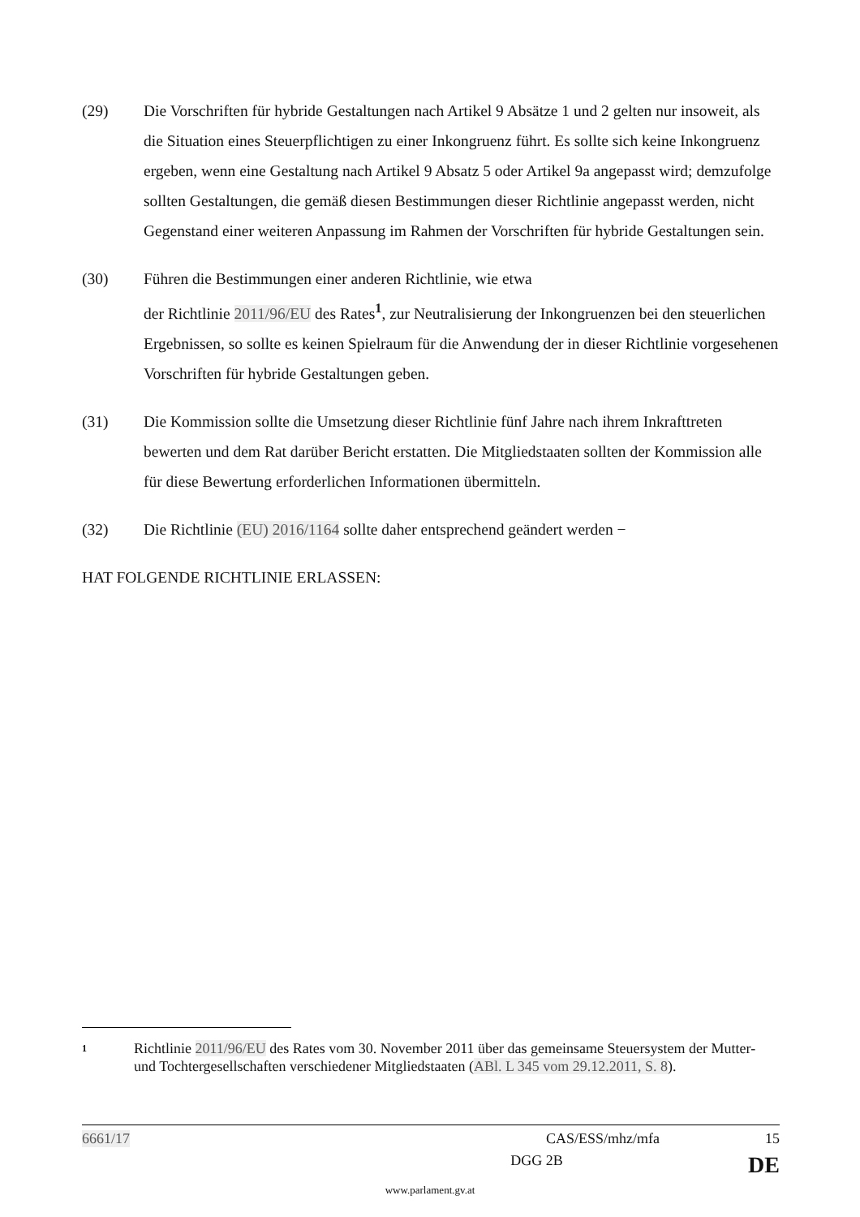(29) Die Vorschriften für hybride Gestaltungen nach Artikel 9 Absätze 1 und 2 gelten nur insoweit, als die Situation eines Steuerpflichtigen zu einer Inkongruenz führt. Es sollte sich keine Inkongruenz ergeben, wenn eine Gestaltung nach Artikel 9 Absatz 5 oder Artikel 9a angepasst wird; demzufolge sollten Gestaltungen, die gemäß diesen Bestimmungen dieser Richtlinie angepasst werden, nicht Gegenstand einer weiteren Anpassung im Rahmen der Vorschriften für hybride Gestaltungen sein.
(30) Führen die Bestimmungen einer anderen Richtlinie, wie etwa
der Richtlinie 2011/96/EU des Rates<sup>1</sup>, zur Neutralisierung der Inkongruenzen bei den steuerlichen Ergebnissen, so sollte es keinen Spielraum für die Anwendung der in dieser Richtlinie vorgesehenen Vorschriften für hybride Gestaltungen geben.
(31) Die Kommission sollte die Umsetzung dieser Richtlinie fünf Jahre nach ihrem Inkrafttreten bewerten und dem Rat darüber Bericht erstatten. Die Mitgliedstaaten sollten der Kommission alle für diese Bewertung erforderlichen Informationen übermitteln.
(32) Die Richtlinie (EU) 2016/1164 sollte daher entsprechend geändert werden −
HAT FOLGENDE RICHTLINIE ERLASSEN:
1
Richtlinie 2011/96/EU des Rates vom 30. November 2011 über das gemeinsame Steuersystem der Mutter- und Tochtergesellschaften verschiedener Mitgliedstaaten (ABl. L 345 vom 29.12.2011, S. 8).
6661/17 CAS/ESS/mhz/mfa 15
DGG 2B DE
www.parlament.gv.at